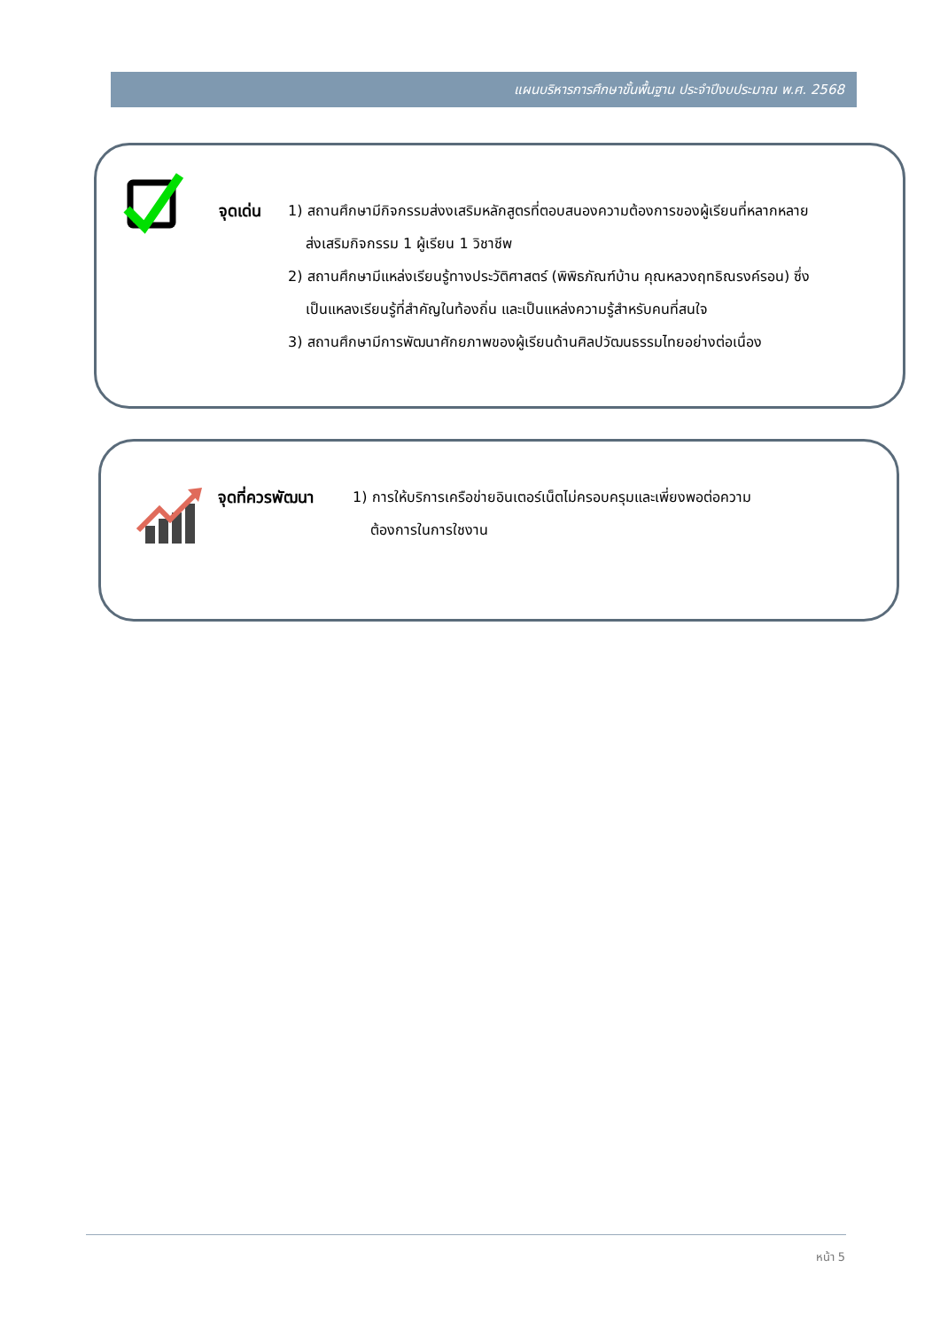แผนบริหารการศึกษาขั้นพื้นฐาน ประจำปีงบประมาณ พ.ศ. 2568
จุดเด่น 1) สถานศึกษามีกิจกรรมส่งงเสริมหลักสูตรที่ตอบสนองความต้องการของผู้เรียนที่หลากหลาย
ส่งเสริมกิจกรรม 1 ผู้เรียน 1 วิชาชีพ
2) สถานศึกษามีแหล่งเรียนรู้ทางประวัติศาสตร์ (พิพิธภัณฑ์บ้าน คุณหลวงฤทธิณรงค์รอน) ซึ่ง
เป็นแหลงเรียนรู้ที่สำคัญในท้องถิ่น และเป็นแหล่งความรู้สำหรับคนที่สนใจ
3) สถานศึกษามีการพัฒนาศักยภาพของผู้เรียนด้านศิลปวัฒนธรรมไทยอย่างต่อเนื่อง
จุดที่ควรพัฒนา 1) การให้บริการเครือข่ายอินเตอร์เน็ตไม่ครอบครุมและเพี่ยงพอต่อความ
ต้องการในการใชงาน
หน้า 5